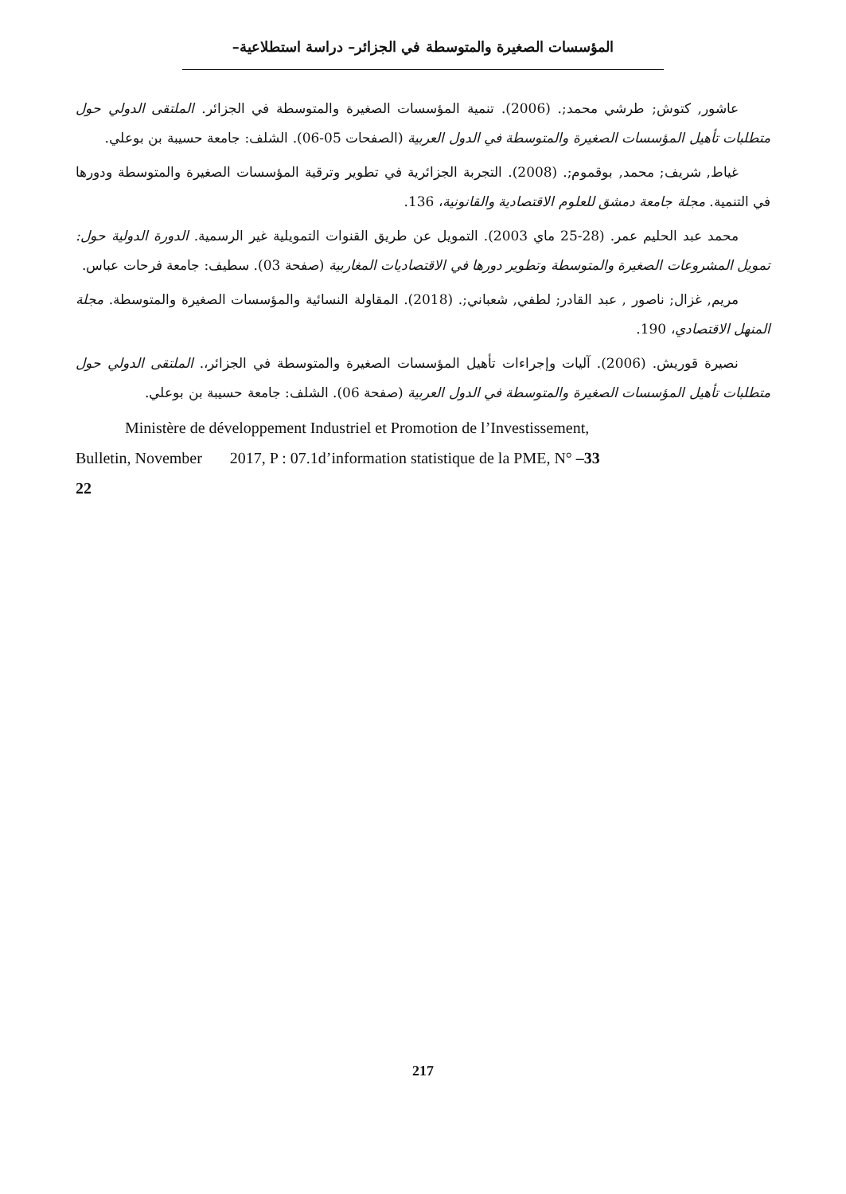المؤسسات الصغيرة والمتوسطة في الجزائر– دراسة استطلاعية–
عاشور, كتوش; طرشي محمد;. (2006). تنمية المؤسسات الصغيرة والمتوسطة في الجزائر. الملتقى الدولي حول متطلبات تأهيل المؤسسات الصغيرة والمتوسطة في الدول العربية (الصفحات 05-06). الشلف: جامعة حسيبة بن بوعلي.
غياط, شريف; محمد, بوقموم;. (2008). التجربة الجزائرية في تطوير وترقية المؤسسات الصغيرة والمتوسطة ودورها في التنمية. مجلة جامعة دمشق للعلوم الاقتصادية والقانونية، 136.
محمد عبد الحليم عمر. (28-25 ماي 2003). التمويل عن طريق القنوات التمويلية غير الرسمية. الدورة الدولية حول: تمويل المشروعات الصغيرة والمتوسطة وتطوير دورها في الاقتصاديات المغاربية (صفحة 03). سطيف: جامعة فرحات عباس.
مريم, غزال; ناصور , عبد القادر; لطفي, شعباني;. (2018). المقاولة النسائية والمؤسسات الصغيرة والمتوسطة. مجلة المنهل الاقتصادي، 190.
نصيرة قوريش. (2006). آليات وإجراءات تأهيل المؤسسات الصغيرة والمتوسطة في الجزائر،. الملتقى الدولي حول متطلبات تأهيل المؤسسات الصغيرة والمتوسطة في الدول العربية (صفحة 06). الشلف: جامعة حسيبة بن بوعلي.
Ministère de développement Industriel et Promotion de l’Investissement,
Bulletin, November 2017, P : 07.1d’information statistique de la PME, N° –33
22
217